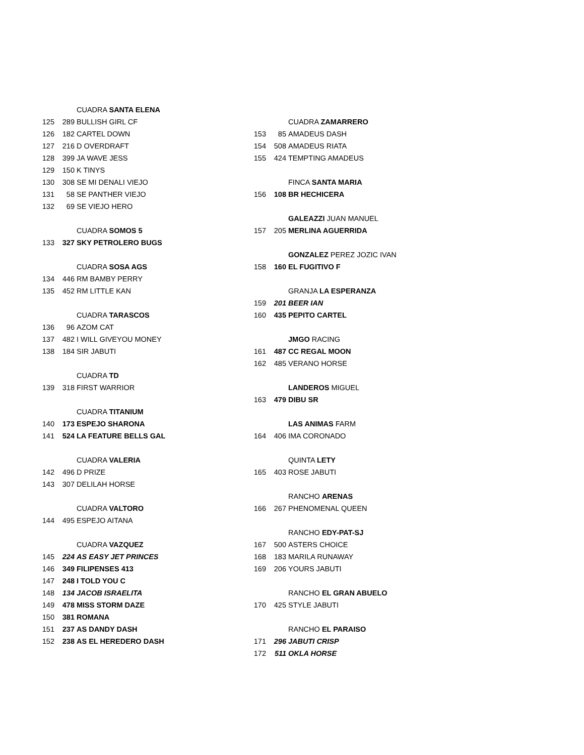| | | CUADRA SANTA ELENA |
| 125 | 289 | BULLISH GIRL CF |
| 126 | 182 | CARTEL DOWN |
| 127 | 216 | D OVERDRAFT |
| 128 | 399 | JA WAVE JESS |
| 129 | 150 | K TINYS |
| 130 | 308 | SE MI DENALI VIEJO |
| 131 | 58 | SE PANTHER VIEJO |
| 132 | 69 | SE VIEJO HERO |
| | | CUADRA SOMOS 5 |
| 133 | 327 | SKY PETROLERO BUGS |
| | | CUADRA SOSA AGS |
| 134 | 446 | RM BAMBY PERRY |
| 135 | 452 | RM LITTLE KAN |
| | | CUADRA TARASCOS |
| 136 | 96 | AZOM CAT |
| 137 | 482 | I WILL GIVEYOU MONEY |
| 138 | 184 | SIR JABUTI |
| | | CUADRA TD |
| 139 | 318 | FIRST WARRIOR |
| | | CUADRA TITANIUM |
| 140 | 173 | ESPEJO SHARONA |
| 141 | 524 | LA FEATURE BELLS GAL |
| | | CUADRA VALERIA |
| 142 | 496 | D PRIZE |
| 143 | 307 | DELILAH HORSE |
| | | CUADRA VALTORO |
| 144 | 495 | ESPEJO AITANA |
| | | CUADRA VAZQUEZ |
| 145 | 224 | AS EASY JET PRINCES |
| 146 | 349 | FILIPENSES 413 |
| 147 | 248 | I TOLD YOU C |
| 148 | 134 | JACOB ISRAELITA |
| 149 | 478 | MISS STORM DAZE |
| 150 | 381 | ROMANA |
| 151 | 237 | AS DANDY DASH |
| 152 | 238 | AS EL HEREDERO DASH |
| | | CUADRA ZAMARRERO |
| 153 | 85 | AMADEUS DASH |
| 154 | 508 | AMADEUS RIATA |
| 155 | 424 | TEMPTING AMADEUS |
| | | FINCA SANTA MARIA |
| 156 | 108 | BR HECHICERA |
| | | GALEAZZI JUAN MANUEL |
| 157 | 205 | MERLINA AGUERRIDA |
| | | GONZALEZ PEREZ JOZIC IVAN |
| 158 | 160 | EL FUGITIVO F |
| | | GRANJA LA ESPERANZA |
| 159 | 201 | BEER IAN |
| 160 | 435 | PEPITO CARTEL |
| | | JMGO RACING |
| 161 | 487 | CC REGAL MOON |
| 162 | 485 | VERANO HORSE |
| | | LANDEROS MIGUEL |
| 163 | 479 | DIBU SR |
| | | LAS ANIMAS FARM |
| 164 | 406 | IMA CORONADO |
| | | QUINTA LETY |
| 165 | 403 | ROSE JABUTI |
| | | RANCHO ARENAS |
| 166 | 267 | PHENOMENAL QUEEN |
| | | RANCHO EDY-PAT-SJ |
| 167 | 500 | ASTERS CHOICE |
| 168 | 183 | MARILA RUNAWAY |
| 169 | 206 | YOURS JABUTI |
| | | RANCHO EL GRAN ABUELO |
| 170 | 425 | STYLE JABUTI |
| | | RANCHO EL PARAISO |
| 171 | 296 | JABUTI CRISP |
| 172 | 511 | OKLA HORSE |